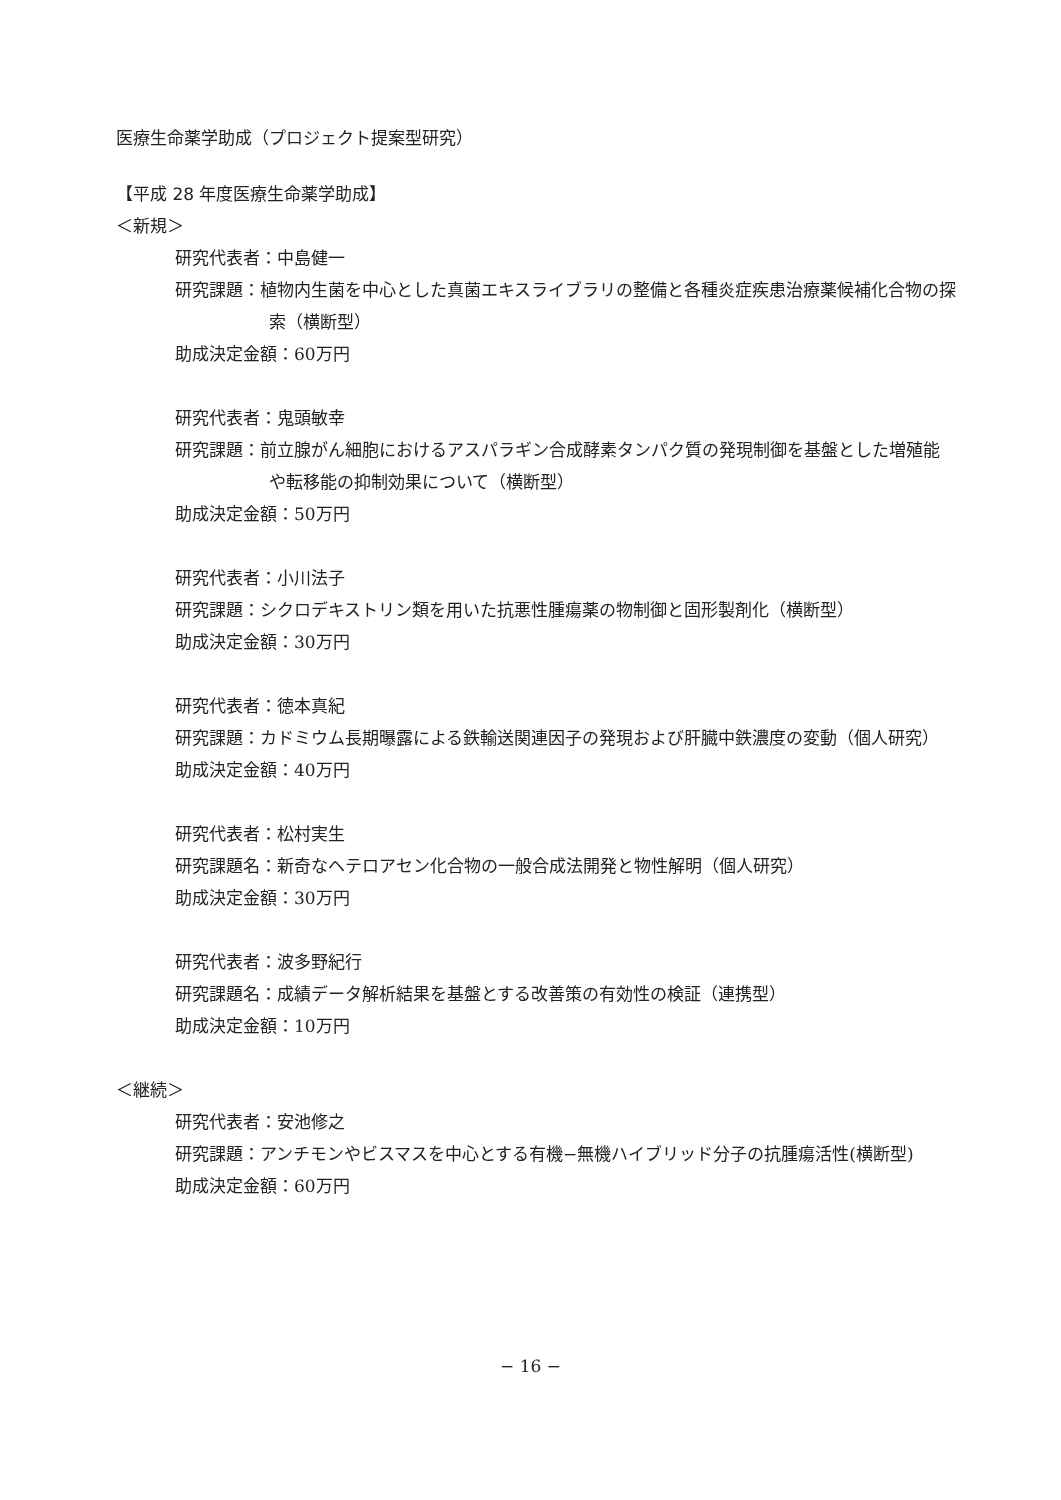医療生命薬学助成（プロジェクト提案型研究）
【平成 28 年度医療生命薬学助成】
＜新規＞
研究代表者：中島健一
研究課題：植物内生菌を中心とした真菌エキスライブラリの整備と各種炎症疾患治療薬候補化合物の探索（横断型）
助成決定金額：60万円
研究代表者：鬼頭敏幸
研究課題：前立腺がん細胞におけるアスパラギン合成酵素タンパク質の発現制御を基盤とした増殖能や転移能の抑制効果について（横断型）
助成決定金額：50万円
研究代表者：小川法子
研究課題：シクロデキストリン類を用いた抗悪性腫瘍薬の物制御と固形製剤化（横断型）
助成決定金額：30万円
研究代表者：徳本真紀
研究課題：カドミウム長期曝露による鉄輸送関連因子の発現および肝臓中鉄濃度の変動（個人研究）
助成決定金額：40万円
研究代表者：松村実生
研究課題名：新奇なヘテロアセン化合物の一般合成法開発と物性解明（個人研究）
助成決定金額：30万円
研究代表者：波多野紀行
研究課題名：成績データ解析結果を基盤とする改善策の有効性の検証（連携型）
助成決定金額：10万円
＜継続＞
研究代表者：安池修之
研究課題：アンチモンやビスマスを中心とする有機−無機ハイブリッド分子の抗腫瘍活性(横断型)
助成決定金額：60万円
− 16 −